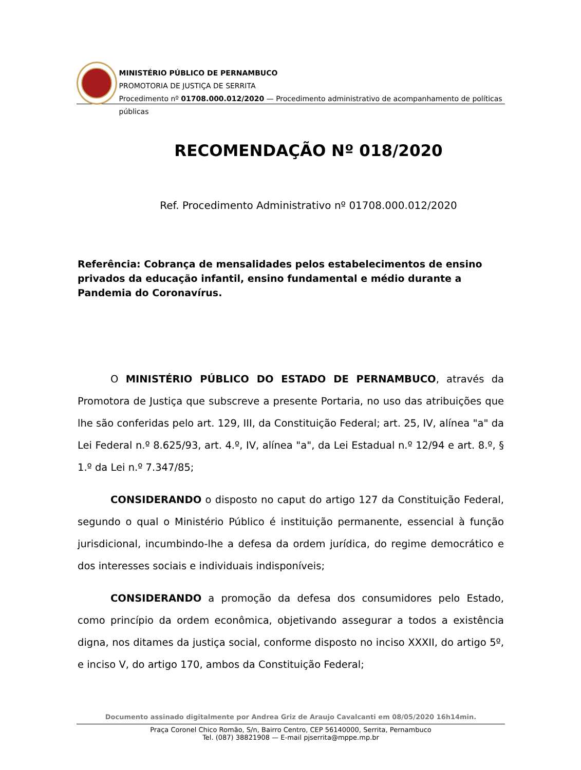MINISTÉRIO PÚBLICO DE PERNAMBUCO
PROMOTORIA DE JUSTIÇA DE SERRITA
Procedimento nº 01708.000.012/2020 — Procedimento administrativo de acompanhamento de políticas públicas
RECOMENDAÇÃO Nº 018/2020
Ref. Procedimento Administrativo nº 01708.000.012/2020
Referência: Cobrança de mensalidades pelos estabelecimentos de ensino privados da educação infantil, ensino fundamental e médio durante a Pandemia do Coronavírus.
O MINISTÉRIO PÚBLICO DO ESTADO DE PERNAMBUCO, através da Promotora de Justiça que subscreve a presente Portaria, no uso das atribuições que lhe são conferidas pelo art. 129, III, da Constituição Federal; art. 25, IV, alínea "a" da Lei Federal n.º 8.625/93, art. 4.º, IV, alínea "a", da Lei Estadual n.º 12/94 e art. 8.º, § 1.º da Lei n.º 7.347/85;
CONSIDERANDO o disposto no caput do artigo 127 da Constituição Federal, segundo o qual o Ministério Público é instituição permanente, essencial à função jurisdicional, incumbindo-lhe a defesa da ordem jurídica, do regime democrático e dos interesses sociais e individuais indisponíveis;
CONSIDERANDO a promoção da defesa dos consumidores pelo Estado, como princípio da ordem econômica, objetivando assegurar a todos a existência digna, nos ditames da justiça social, conforme disposto no inciso XXXII, do artigo 5º, e inciso V, do artigo 170, ambos da Constituição Federal;
Documento assinado digitalmente por Andrea Griz de Araujo Cavalcanti em 08/05/2020 16h14min.
Praça Coronel Chico Romão, S/n, Bairro Centro, CEP 56140000, Serrita, Pernambuco
Tel. (087) 38821908 — E-mail pjserrita@mppe.mp.br